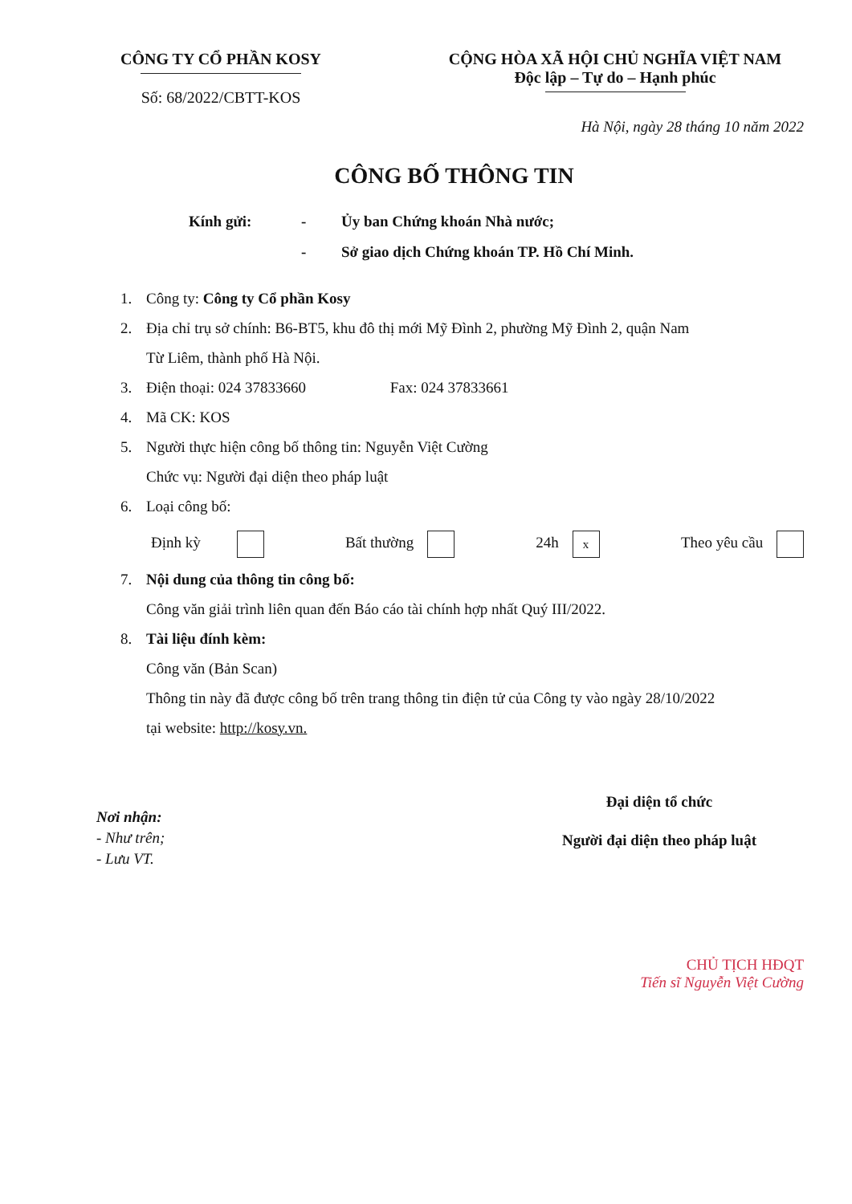CÔNG TY CỔ PHẦN KOSY
Số: 68/2022/CBTT-KOS
CỘNG HÒA XÃ HỘI CHỦ NGHĨA VIỆT NAM
Độc lập – Tự do – Hạnh phúc
Hà Nội, ngày 28 tháng 10 năm 2022
CÔNG BỐ THÔNG TIN
Kính gửi:
-
Ủy ban Chứng khoán Nhà nước;
-
Sở giao dịch Chứng khoán TP. Hồ Chí Minh.
1. Công ty: Công ty Cổ phần Kosy
2. Địa chỉ trụ sở chính: B6-BT5, khu đô thị mới Mỹ Đình 2, phường Mỹ Đình 2, quận Nam
Từ Liêm, thành phố Hà Nội.
3. Điện thoại: 024 37833660 Fax: 024 37833661
4. Mã CK: KOS
5. Người thực hiện công bố thông tin: Nguyễn Việt Cường
Chức vụ: Người đại diện theo pháp luật
6. Loại công bố:
Định kỳ Bất thường 24h x Theo yêu cầu
7. Nội dung của thông tin công bố:
Công văn giải trình liên quan đến Báo cáo tài chính hợp nhất Quý III/2022.
8. Tài liệu đính kèm:
Công văn (Bản Scan)
Thông tin này đã được công bố trên trang thông tin điện tử của Công ty vào ngày 28/10/2022
tại website: http://kosy.vn.
Nơi nhận:
- Như trên;
- Lưu VT.
Đại diện tổ chức
Người đại diện theo pháp luật
CHỦ TỊCH HĐQT
Tiến sĩ Nguyễn Việt Cường